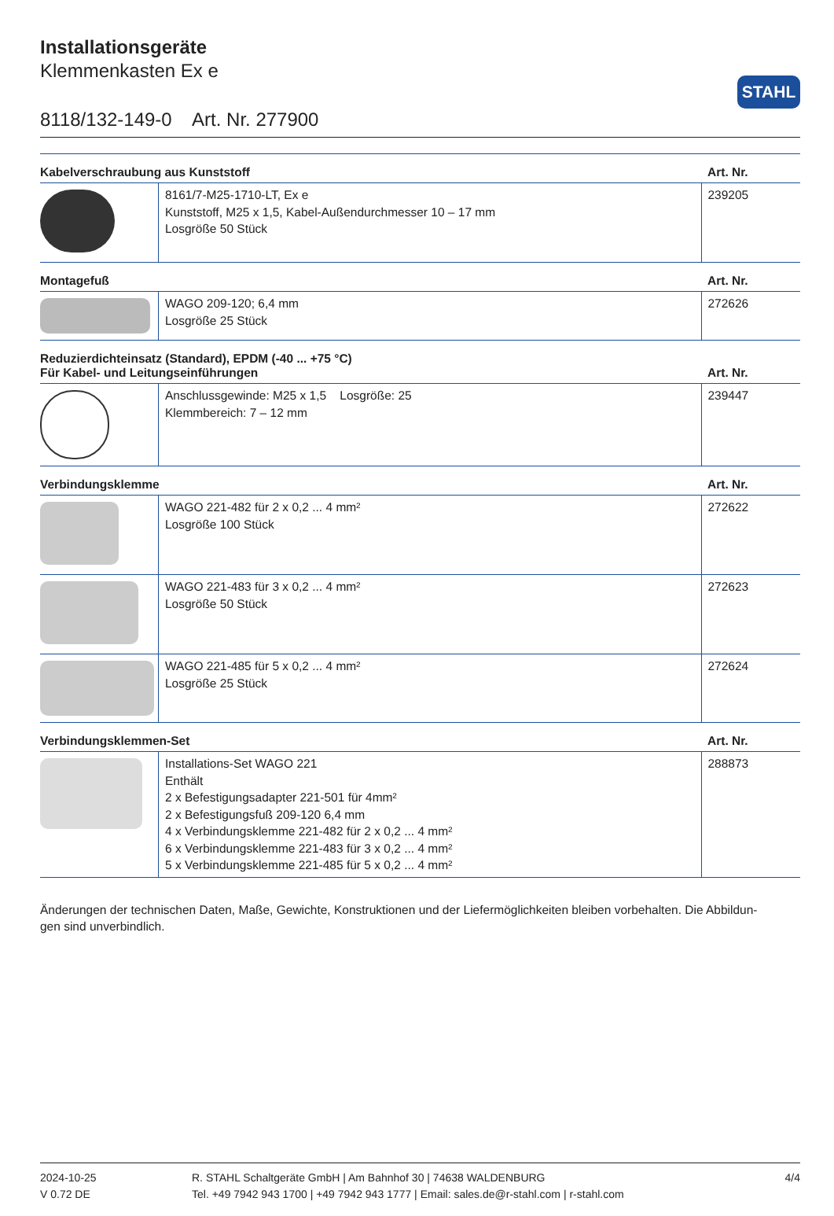STAHL
Installationsgeräte
Klemmenkasten Ex e
8118/132-149-0 Art. Nr. 277900
| Kabelverschraubung aus Kunststoff | | Art. Nr. |
| --- | --- | --- |
| | 8161/7-M25-1710-LT, Ex e Kunststoff, M25 x 1,5, Kabel-Außendurchmesser 10 – 17 mm Losgröße 50 Stück | 239205 |
| Montagefuß | | Art. Nr. |
| | WAGO 209-120; 6,4 mm Losgröße 25 Stück | 272626 |
| Reduzierdichteinsatz (Standard), EPDM (-40 ... +75 °C) Für Kabel- und Leitungseinführungen | | Art. Nr. |
| | Anschlussgewinde: M25 x 1,5 Losgröße: 25 Klemmbereich: 7 – 12 mm | 239447 |
| Verbindungsklemme | | Art. Nr. |
| | WAGO 221-482 für 2 x 0,2 ... 4 mm² Losgröße 100 Stück | 272622 |
| | WAGO 221-483 für 3 x 0,2 ... 4 mm² Losgröße 50 Stück | 272623 |
| | WAGO 221-485 für 5 x 0,2 ... 4 mm² Losgröße 25 Stück | 272624 |
| Verbindungsklemmen-Set | | Art. Nr. |
| | Installations-Set WAGO 221 Enthält 2 x Befestigungsadapter 221-501 für 4mm² 2 x Befestigungsfuß 209-120 6,4 mm 4 x Verbindungsklemme 221-482 für 2 x 0,2 ... 4 mm² 6 x Verbindungsklemme 221-483 für 3 x 0,2 ... 4 mm² 5 x Verbindungsklemme 221-485 für 5 x 0,2 ... 4 mm² | 288873 |
Änderungen der technischen Daten, Maße, Gewichte, Konstruktionen und der Liefermöglichkeiten bleiben vorbehalten. Die Abbildun-
gen sind unverbindlich.
2024-10-25
V 0.72 DE
R. STAHL Schaltgeräte GmbH | Am Bahnhof 30 | 74638 WALDENBURG
Tel. +49 7942 943 1700 | +49 7942 943 1777 | Email: sales.de@r-stahl.com | r-stahl.com
4/4